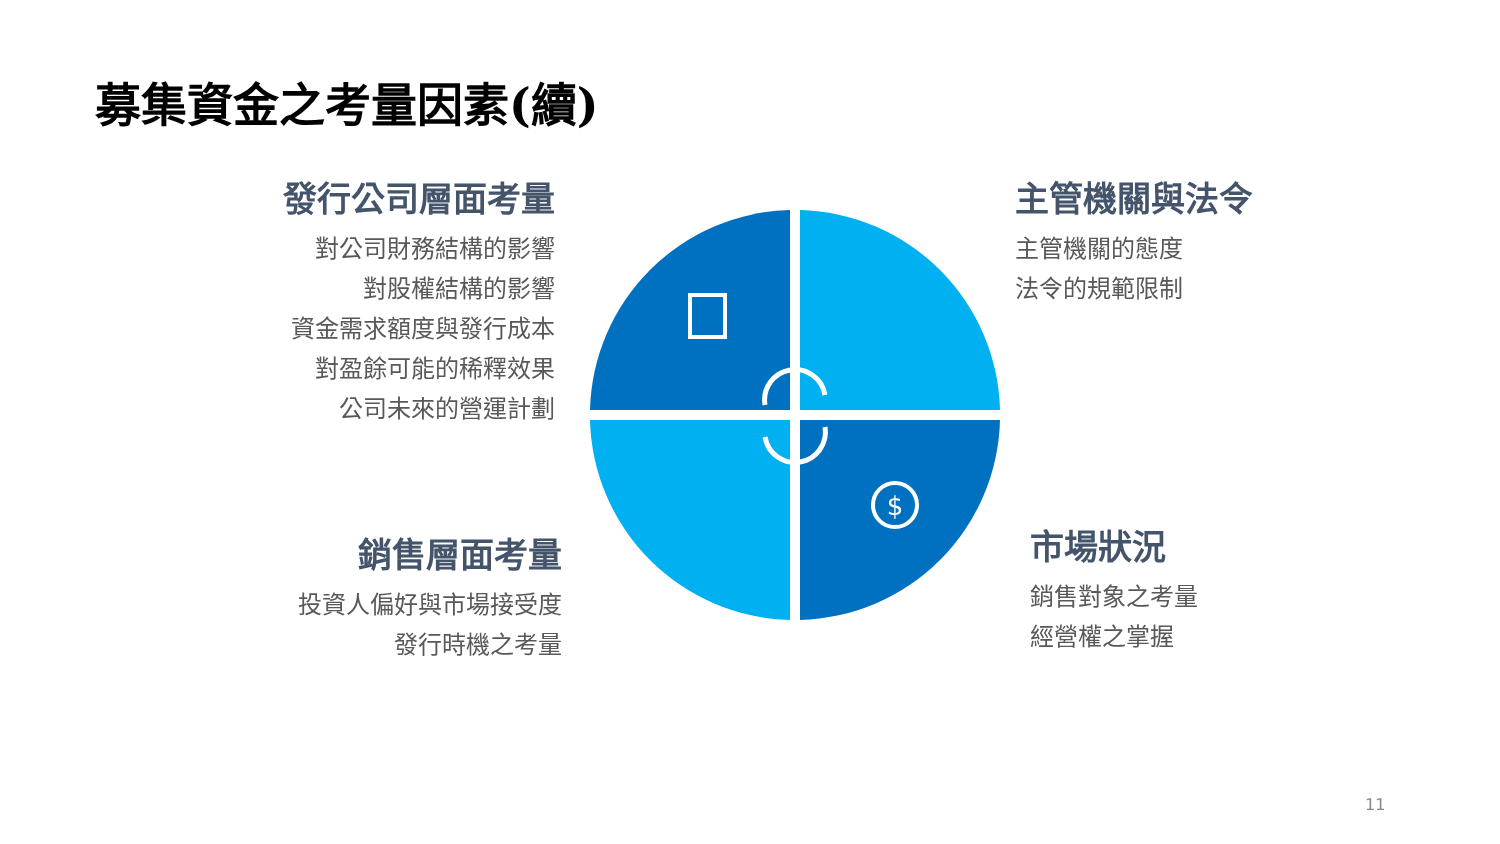募集資金之考量因素(續)
發行公司層面考量
對公司財務結構的影響
對股權結構的影響
資金需求額度與發行成本
對盈餘可能的稀釋效果
公司未來的營運計劃
主管機關與法令
主管機關的態度
法令的規範限制
銷售層面考量
投資人偏好與市場接受度
發行時機之考量
市場狀況
銷售對象之考量
經營權之掌握
$
11